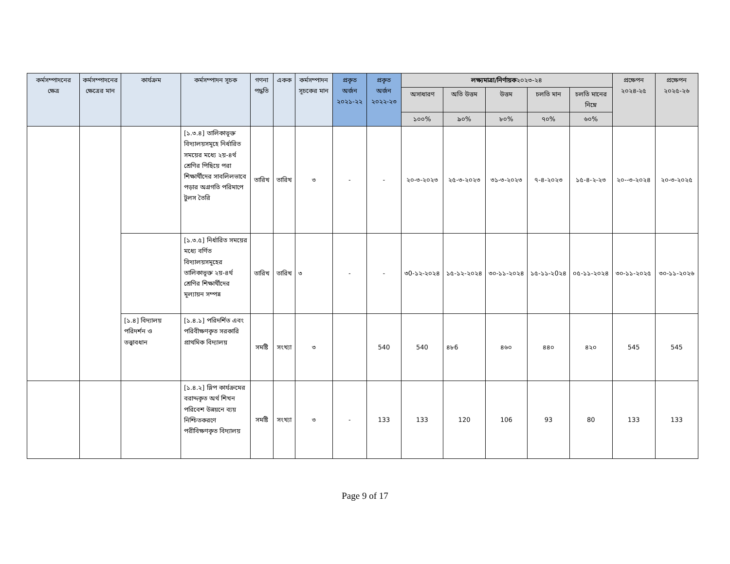| কর্মসম্পাদনের ক্ষেত্র | কর্মসম্পাদনের ক্ষেত্রের মান | কার্যক্রম | কর্মসম্পাদন সূচক | গণনা পদ্ধতি | একক | কর্মসম্পাদন সূচকের মান | প্রকৃত অর্জন ২০২১-২২ | প্রকৃত অর্জন ২০২২-২৩ | লক্ষ্যমাত্রা/নির্ণায়ক ২০২৩-২৪ | | | | | প্রক্ষেপন ২০২৪-২৫ | প্রক্ষেপন ২০২৫-২৬ |
| --- | --- | --- | --- | --- | --- | --- | --- | --- | --- | --- | --- | --- | --- | --- | --- |
| | | | | | | | | | অসাধারণ | অতি উত্তম | উত্তম | চলতি মান | চলতি মানের নিম্নে | | |
| | | | | | | | | | ১০০% | ৯০% | ৮০% | ৭০% | ৬০% | | |
| | | | [১.৩.৪] তালিকাভূক্ত বিদ্যালয়সমূহে নির্ধারিত সময়ের মধ্যে ২য়-৪র্থ শ্রেণির পিছিয়ে পরা শিক্ষার্থীদের সাবলিলভাবে পড়ার অগ্রগতি পরিমাপে টুলস তৈরি | তারিখ | তারিখ | ৩ | - | - | ২০-৩-২০২৩ | ২৫-৩-২০২৩ | ৩১-৩-২০২৩ | ৭-৪-২০২৩ | ১৫-৪-২-২৩ | ২০--৩-২০২৪ | ২০-৩-২০২৫ |
| | | | [১.৩.৫] নির্ধারিত সময়ের মধ্যে বর্ণিত বিদ্যালয়সমূহের তালিকাভূক্ত ২য়-৪র্থ শ্রেণির শিক্ষার্থীদের মূল্যায়ন সম্পন্ন | তারিখ | তারিখ | ৩ | - | - | ৩0-১২-২০২৪ | ১৫-১২-২০২৪ | ৩০-১১-২০২৪ | ১৫-১১-২0২৪ | ০৫-১১-২০২৪ | ৩০-১১-২০২৫ | ৩০-১১-২০২৬ |
| | | [১.৪] বিদ্যালয় পরিদর্শন ও তত্ত্বাবধান | [১.৪.১] পরিদর্শিত এবং পরিবীক্ষণকৃত সরকারি প্রাথমিক বিদ্যালয় | সমষ্টি | সংখ্যা | ৩ | | 540 | 540 | ৪৮6 | ৪৬০ | ৪৪০ | ৪২০ | 545 | 545 |
| | | | [১.৪.২] স্লিপ কার্যক্রমের বরাদ্দকৃত অর্থ শিখন পরিবেশ উন্নয়নে ব্যয় নিশ্চিতকরণে পরীবিক্ষণকৃত বিদ্যালয় | সমষ্টি | সংখ্যা | ৩ | - | 133 | 133 | 120 | 106 | 93 | 80 | 133 | 133 |
Page 9 of 17